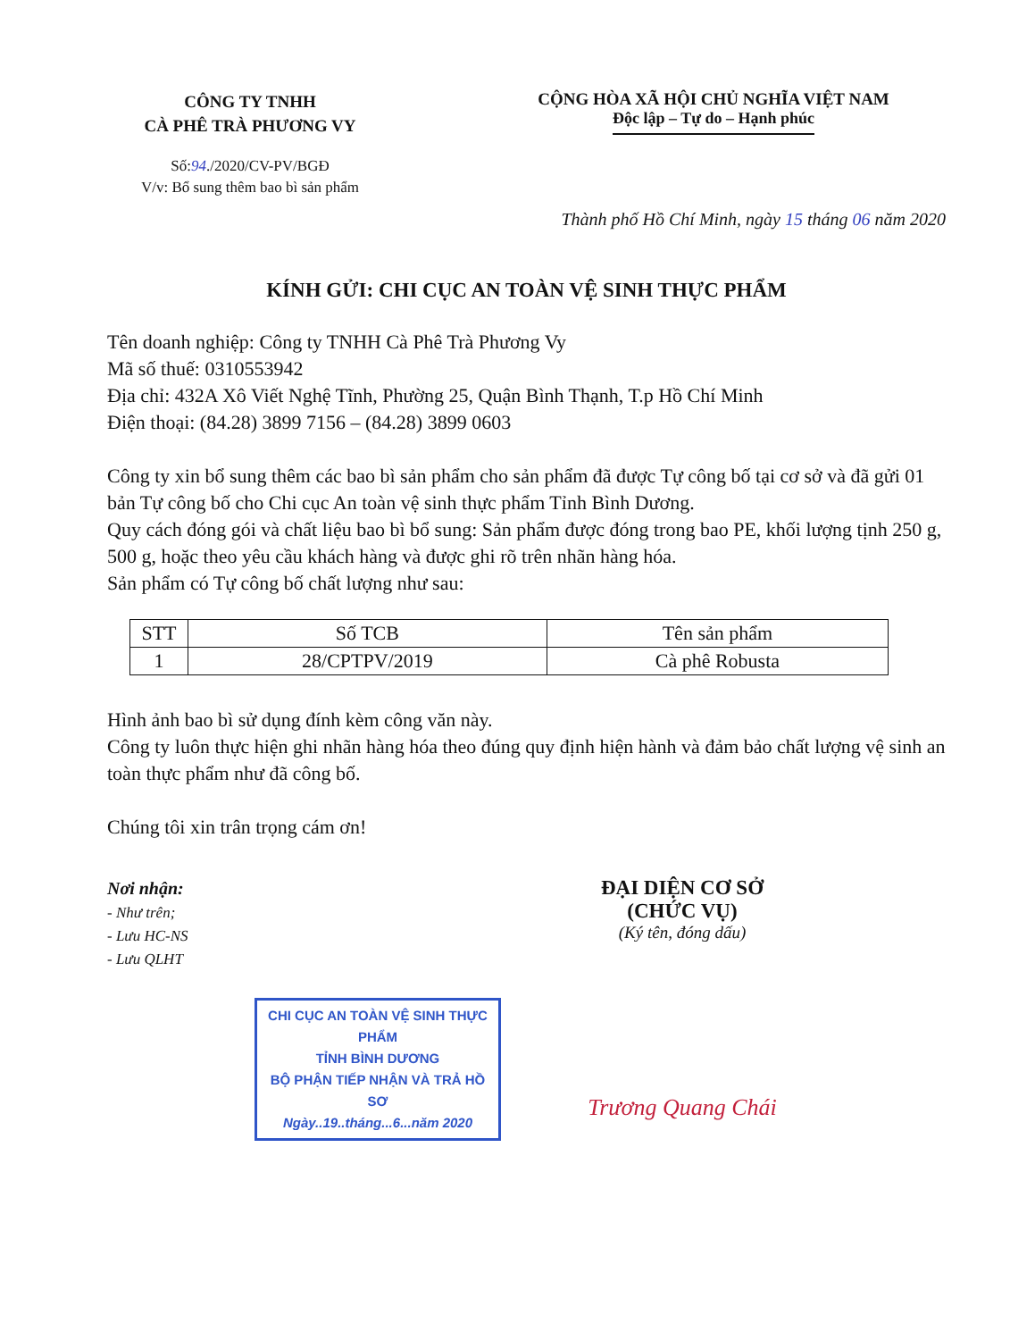CÔNG TY TNHH
CÀ PHÊ TRÀ PHƯƠNG VY
Số:94./2020/CV-PV/BGĐ
V/v: Bổ sung thêm bao bì sản phẩm
CỘNG HÒA XÃ HỘI CHỦ NGHĨA VIỆT NAM
Độc lập – Tự do – Hạnh phúc
Thành phố Hồ Chí Minh, ngày 15 tháng 06 năm 2020
KÍNH GỬI: CHI CỤC AN TOÀN VỆ SINH THỰC PHẨM
Tên doanh nghiệp: Công ty TNHH Cà Phê Trà Phương Vy
Mã số thuế: 0310553942
Địa chỉ: 432A Xô Viết Nghệ Tĩnh, Phường 25, Quận Bình Thạnh, T.p Hồ Chí Minh
Điện thoại: (84.28) 3899 7156 – (84.28) 3899 0603
Công ty xin bổ sung thêm các bao bì sản phẩm cho sản phẩm đã được Tự công bố tại cơ sở và đã gửi 01 bản Tự công bố cho Chi cục An toàn vệ sinh thực phẩm Tỉnh Bình Dương.
Quy cách đóng gói và chất liệu bao bì bổ sung: Sản phẩm được đóng trong bao PE, khối lượng tịnh 250 g, 500 g, hoặc theo yêu cầu khách hàng và được ghi rõ trên nhãn hàng hóa.
Sản phẩm có Tự công bố chất lượng như sau:
| STT | Số TCB | Tên sản phẩm |
| 1 | 28/CPTPV/2019 | Cà phê Robusta |
Hình ảnh bao bì sử dụng đính kèm công văn này.
Công ty luôn thực hiện ghi nhãn hàng hóa theo đúng quy định hiện hành và đảm bảo chất lượng vệ sinh an toàn thực phẩm như đã công bố.
Chúng tôi xin trân trọng cám ơn!
Nơi nhận:
- Như trên;
- Lưu HC-NS
- Lưu QLHT
CHI CỤC AN TOÀN VỆ SINH THỰC PHẨM
TỈNH BÌNH DƯƠNG
BỘ PHẬN TIẾP NHẬN VÀ TRẢ HỒ SƠ
Ngày..19..tháng...6...năm 2020
ĐẠI DIỆN CƠ SỞ
(CHỨC VỤ)
(Ký tên, đóng dấu)
Trương Quang Chái